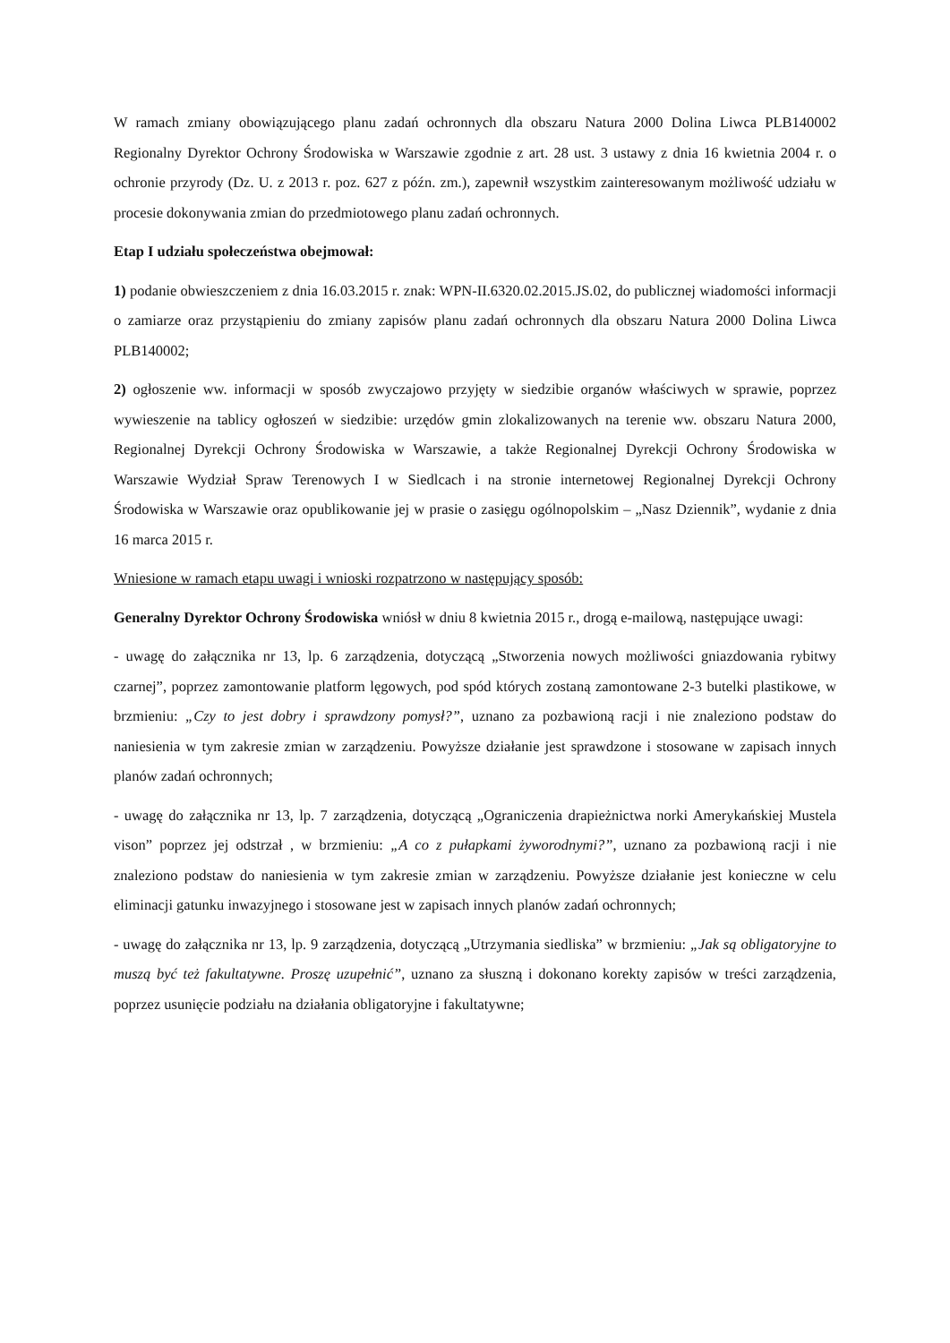W ramach zmiany obowiązującego planu zadań ochronnych dla obszaru Natura 2000 Dolina Liwca PLB140002 Regionalny Dyrektor Ochrony Środowiska w Warszawie zgodnie z art. 28 ust. 3 ustawy z dnia 16 kwietnia 2004 r. o ochronie przyrody (Dz. U. z 2013 r. poz. 627 z późn. zm.), zapewnił wszystkim zainteresowanym możliwość udziału w procesie dokonywania zmian do przedmiotowego planu zadań ochronnych.
Etap I udziału społeczeństwa obejmował:
1) podanie obwieszczeniem z dnia 16.03.2015 r. znak: WPN-II.6320.02.2015.JS.02, do publicznej wiadomości informacji o zamiarze oraz przystąpieniu do zmiany zapisów planu zadań ochronnych dla obszaru Natura 2000 Dolina Liwca PLB140002;
2) ogłoszenie ww. informacji w sposób zwyczajowo przyjęty w siedzibie organów właściwych w sprawie, poprzez wywieszenie na tablicy ogłoszeń w siedzibie: urzędów gmin zlokalizowanych na terenie ww. obszaru Natura 2000, Regionalnej Dyrekcji Ochrony Środowiska w Warszawie, a także Regionalnej Dyrekcji Ochrony Środowiska w Warszawie Wydział Spraw Terenowych I w Siedlcach i na stronie internetowej Regionalnej Dyrekcji Ochrony Środowiska w Warszawie oraz opublikowanie jej w prasie o zasięgu ogólnopolskim – „Nasz Dziennik”, wydanie z dnia 16 marca 2015 r.
Wniesione w ramach etapu uwagi i wnioski rozpatrzono w następujący sposób:
Generalny Dyrektor Ochrony Środowiska wniósł w dniu 8 kwietnia 2015 r., drogą e-mailową, następujące uwagi:
- uwagę do załącznika nr 13, lp. 6 zarządzenia, dotyczącą „Stworzenia nowych możliwości gniazdowania rybitwy czarnej”, poprzez zamontowanie platform lęgowych, pod spód których zostaną zamontowane 2-3 butelki plastikowe, w brzmieniu: „Czy to jest dobry i sprawdzony pomysł?”, uznano za pozbawioną racji i nie znaleziono podstaw do naniesienia w tym zakresie zmian w zarządzeniu. Powyższe działanie jest sprawdzone i stosowane w zapisach innych planów zadań ochronnych;
- uwagę do załącznika nr 13, lp. 7 zarządzenia, dotyczącą „Ograniczenia drapieżnictwa norki Amerykańskiej Mustela vison” poprzez jej odstrzał , w brzmieniu: „A co z pułapkami żyworodnymi?”, uznano za pozbawioną racji i nie znaleziono podstaw do naniesienia w tym zakresie zmian w zarządzeniu. Powyższe działanie jest konieczne w celu eliminacji gatunku inwazyjnego i stosowane jest w zapisach innych planów zadań ochronnych;
- uwagę do załącznika nr 13, lp. 9 zarządzenia, dotyczącą „Utrzymania siedliska” w brzmieniu: „Jak są obligatoryjne to muszą być też fakultatywne. Proszę uzupełnić”, uznano za słuszną i dokonano korekty zapisów w treści zarządzenia, poprzez usunięcie podziału na działania obligatoryjne i fakultatywne;